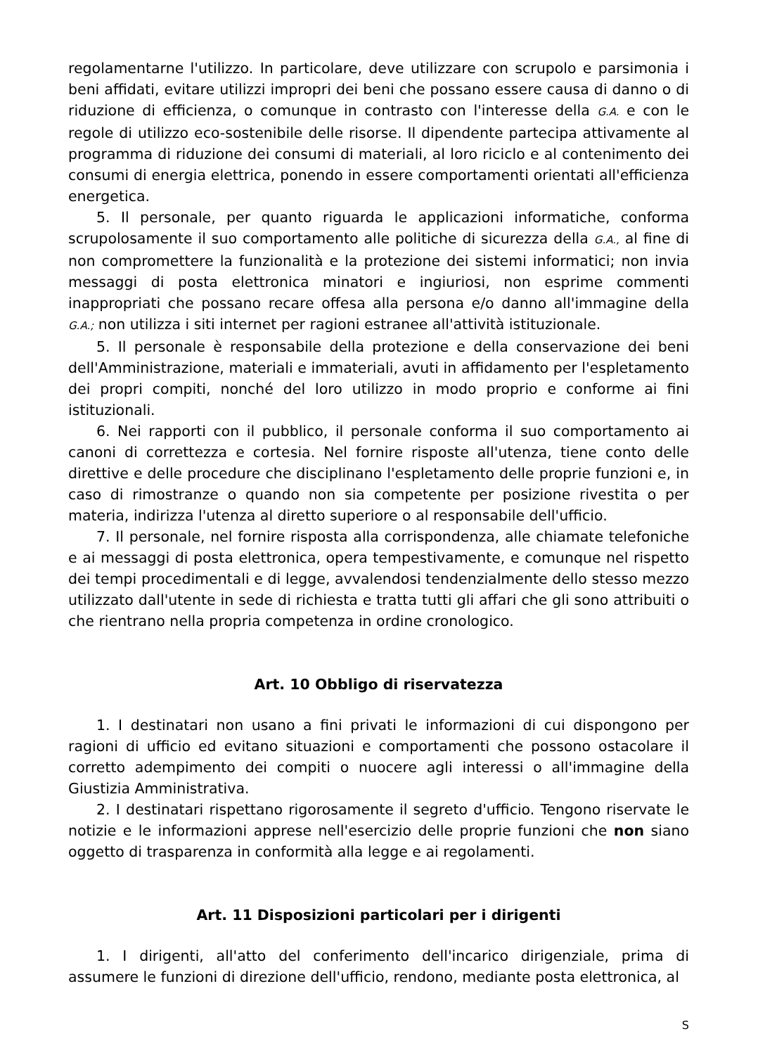regolamentarne l'utilizzo. In particolare, deve utilizzare con scrupolo e parsimonia i beni affidati, evitare utilizzi impropri dei beni che possano essere causa di danno o di riduzione di efficienza, o comunque in contrasto con l'interesse della G.A. e con le regole di utilizzo eco-sostenibile delle risorse. Il dipendente partecipa attivamente al programma di riduzione dei consumi di materiali, al loro riciclo e al contenimento dei consumi di energia elettrica, ponendo in essere comportamenti orientati all'efficienza energetica.
5. Il personale, per quanto riguarda le applicazioni informatiche, conforma scrupolosamente il suo comportamento alle politiche di sicurezza della G.A., al fine di non compromettere la funzionalità e la protezione dei sistemi informatici; non invia messaggi di posta elettronica minatori e ingiuriosi, non esprime commenti inappropriati che possano recare offesa alla persona e/o danno all'immagine della G.A.; non utilizza i siti internet per ragioni estranee all'attività istituzionale.
5. Il personale è responsabile della protezione e della conservazione dei beni dell'Amministrazione, materiali e immateriali, avuti in affidamento per l'espletamento dei propri compiti, nonché del loro utilizzo in modo proprio e conforme ai fini istituzionali.
6. Nei rapporti con il pubblico, il personale conforma il suo comportamento ai canoni di correttezza e cortesia. Nel fornire risposte all'utenza, tiene conto delle direttive e delle procedure che disciplinano l'espletamento delle proprie funzioni e, in caso di rimostranze o quando non sia competente per posizione rivestita o per materia, indirizza l'utenza al diretto superiore o al responsabile dell'ufficio.
7. Il personale, nel fornire risposta alla corrispondenza, alle chiamate telefoniche e ai messaggi di posta elettronica, opera tempestivamente, e comunque nel rispetto dei tempi procedimentali e di legge, avvalendosi tendenzialmente dello stesso mezzo utilizzato dall'utente in sede di richiesta e tratta tutti gli affari che gli sono attribuiti o che rientrano nella propria competenza in ordine cronologico.
Art. 10 Obbligo di riservatezza
1. I destinatari non usano a fini privati le informazioni di cui dispongono per ragioni di ufficio ed evitano situazioni e comportamenti che possono ostacolare il corretto adempimento dei compiti o nuocere agli interessi o all'immagine della Giustizia Amministrativa.
2. I destinatari rispettano rigorosamente il segreto d'ufficio. Tengono riservate le notizie e le informazioni apprese nell'esercizio delle proprie funzioni che non siano oggetto di trasparenza in conformità alla legge e ai regolamenti.
Art. 11 Disposizioni particolari per i dirigenti
1. I dirigenti, all'atto del conferimento dell'incarico dirigenziale, prima di assumere le funzioni di direzione dell'ufficio, rendono, mediante posta elettronica, al
S